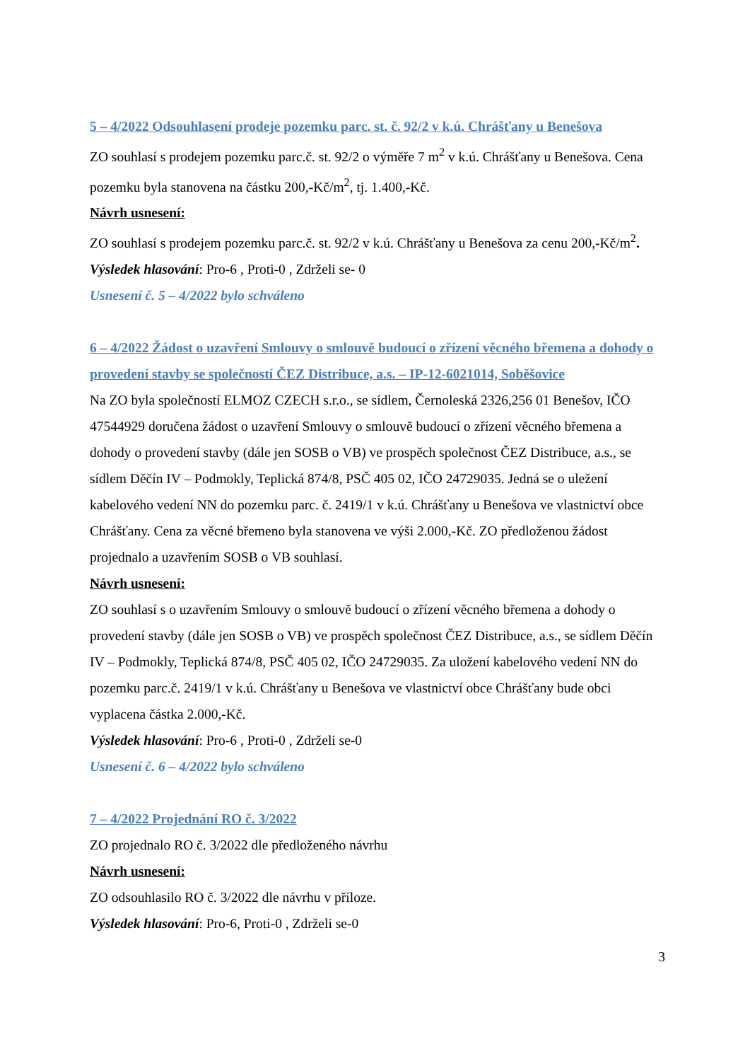5 – 4/2022 Odsouhlasení prodeje pozemku parc. st. č. 92/2 v k.ú. Chrášťany u Benešova
ZO souhlasí s prodejem pozemku parc.č. st. 92/2 o výměře 7 m<sup>2</sup> v k.ú. Chrášťany u Benešova. Cena pozemku byla stanovena na částku 200,-Kč/m<sup>2</sup>, tj. 1.400,-Kč.
Návrh usnesení:
ZO souhlasí s prodejem pozemku parc.č. st. 92/2 v k.ú. Chrášťany u Benešova za cenu 200,-Kč/m<sup>2</sup>.
Výsledek hlasování: Pro-6 , Proti-0 , Zdrželi se- 0
Usnesení č. 5 – 4/2022 bylo schváleno
6 – 4/2022 Žádost o uzavření Smlouvy o smlouvě budoucí o zřízení věcného břemena a dohody o provedení stavby se společností ČEZ Distribuce, a.s. – IP-12-6021014, Soběšovice
Na ZO byla společností ELMOZ CZECH s.r.o., se sídlem, Černoleská 2326,256 01 Benešov, IČO 47544929 doručena žádost o uzavření Smlouvy o smlouvě budoucí o zřízení věcného břemena a dohody o provedení stavby (dále jen SOSB o VB) ve prospěch společnost ČEZ Distribuce, a.s., se sídlem Děčín IV – Podmokly, Teplická 874/8, PSČ 405 02, IČO 24729035. Jedná se o uležení kabelového vedení NN do pozemku parc. č. 2419/1 v k.ú. Chrášťany u Benešova ve vlastnictví obce Chrášťany. Cena za věcné břemeno byla stanovena ve výši 2.000,-Kč. ZO předloženou žádost projednalo a uzavřením SOSB o VB souhlasí.
Návrh usnesení:
ZO souhlasí s o uzavřením Smlouvy o smlouvě budoucí o zřízení věcného břemena a dohody o provedení stavby (dále jen SOSB o VB) ve prospěch společnost ČEZ Distribuce, a.s., se sídlem Děčín IV – Podmokly, Teplická 874/8, PSČ 405 02, IČO 24729035. Za uložení kabelového vedení NN do pozemku parc.č. 2419/1 v k.ú. Chrášťany u Benešova ve vlastnictví obce Chrášťany bude obci vyplacena částka 2.000,-Kč.
Výsledek hlasování: Pro-6 , Proti-0 , Zdrželi se-0
Usnesení č. 6 – 4/2022 bylo schváleno
7 – 4/2022 Projednání RO č. 3/2022
ZO projednalo RO č. 3/2022 dle předloženého návrhu
Návrh usnesení:
ZO odsouhlasilo RO č. 3/2022 dle návrhu v příloze.
Výsledek hlasování: Pro-6, Proti-0 , Zdrželi se-0
3